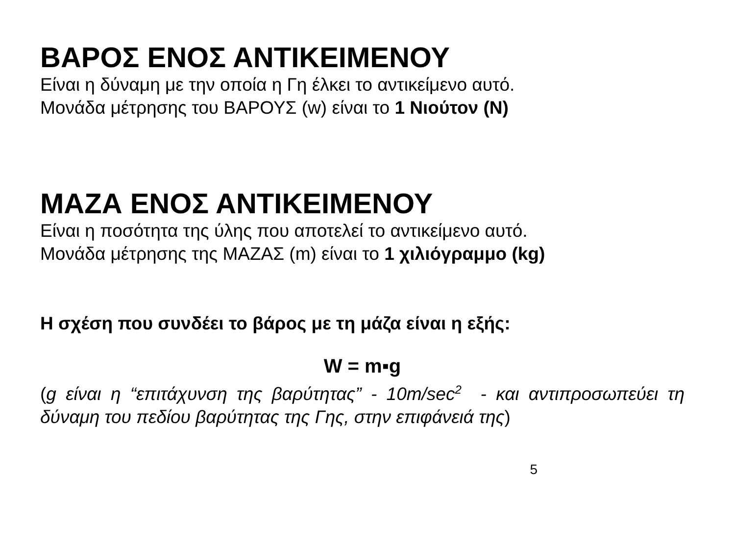ΒΑΡΟΣ ΕΝΟΣ ΑΝΤΙΚΕΙΜΕΝΟΥ
Είναι η δύναμη με την οποία η Γη έλκει το αντικείμενο αυτό.
Μονάδα μέτρησης του ΒΑΡΟΥΣ (w) είναι το 1 Νιούτον (Ν)
ΜΑΖΑ ΕΝΟΣ ΑΝΤΙΚΕΙΜΕΝΟΥ
Είναι η ποσότητα της ύλης που αποτελεί το αντικείμενο αυτό.
Μονάδα μέτρησης της ΜΑΖΑΣ (m) είναι το 1 χιλιόγραμμο (kg)
Η σχέση που συνδέει το βάρος με τη μάζα είναι η εξής:
W = m▪g
(g είναι η “επιτάχυνση της βαρύτητας” - 10m/sec<sup>2</sup> - και αντιπροσωπεύει τη δύναμη του πεδίου βαρύτητας της Γης, στην επιφάνειά της)
5